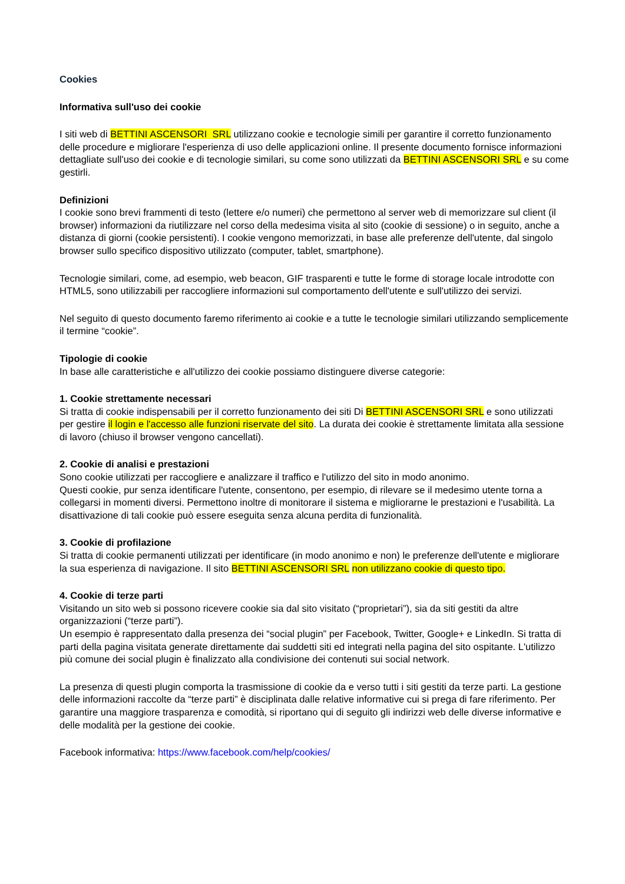Cookies
Informativa sull'uso dei cookie
I siti web di BETTINI ASCENSORI SRL utilizzano cookie e tecnologie simili per garantire il corretto funzionamento delle procedure e migliorare l'esperienza di uso delle applicazioni online. Il presente documento fornisce informazioni dettagliate sull'uso dei cookie e di tecnologie similari, su come sono utilizzati da BETTINI ASCENSORI SRL e su come gestirli.
Definizioni
I cookie sono brevi frammenti di testo (lettere e/o numeri) che permettono al server web di memorizzare sul client (il browser) informazioni da riutilizzare nel corso della medesima visita al sito (cookie di sessione) o in seguito, anche a distanza di giorni (cookie persistenti). I cookie vengono memorizzati, in base alle preferenze dell'utente, dal singolo browser sullo specifico dispositivo utilizzato (computer, tablet, smartphone).
Tecnologie similari, come, ad esempio, web beacon, GIF trasparenti e tutte le forme di storage locale introdotte con HTML5, sono utilizzabili per raccogliere informazioni sul comportamento dell'utente e sull'utilizzo dei servizi.
Nel seguito di questo documento faremo riferimento ai cookie e a tutte le tecnologie similari utilizzando semplicemente il termine “cookie”.
Tipologie di cookie
In base alle caratteristiche e all'utilizzo dei cookie possiamo distinguere diverse categorie:
1. Cookie strettamente necessari
Si tratta di cookie indispensabili per il corretto funzionamento dei siti Di BETTINI ASCENSORI SRL e sono utilizzati per gestire il login e l'accesso alle funzioni riservate del sito. La durata dei cookie è strettamente limitata alla sessione di lavoro (chiuso il browser vengono cancellati).
2. Cookie di analisi e prestazioni
Sono cookie utilizzati per raccogliere e analizzare il traffico e l'utilizzo del sito in modo anonimo.
Questi cookie, pur senza identificare l'utente, consentono, per esempio, di rilevare se il medesimo utente torna a collegarsi in momenti diversi. Permettono inoltre di monitorare il sistema e migliorarne le prestazioni e l'usabilità. La disattivazione di tali cookie può essere eseguita senza alcuna perdita di funzionalità.
3. Cookie di profilazione
Si tratta di cookie permanenti utilizzati per identificare (in modo anonimo e non) le preferenze dell'utente e migliorare la sua esperienza di navigazione. Il sito BETTINI ASCENSORI SRL non utilizzano cookie di questo tipo.
4. Cookie di terze parti
Visitando un sito web si possono ricevere cookie sia dal sito visitato (“proprietari”), sia da siti gestiti da altre organizzazioni (“terze parti”).
Un esempio è rappresentato dalla presenza dei “social plugin” per Facebook, Twitter, Google+ e LinkedIn. Si tratta di parti della pagina visitata generate direttamente dai suddetti siti ed integrati nella pagina del sito ospitante. L'utilizzo più comune dei social plugin è finalizzato alla condivisione dei contenuti sui social network.
La presenza di questi plugin comporta la trasmissione di cookie da e verso tutti i siti gestiti da terze parti. La gestione delle informazioni raccolte da “terze parti” è disciplinata dalle relative informative cui si prega di fare riferimento. Per garantire una maggiore trasparenza e comodità, si riportano qui di seguito gli indirizzi web delle diverse informative e delle modalità per la gestione dei cookie.
Facebook informativa: https://www.facebook.com/help/cookies/